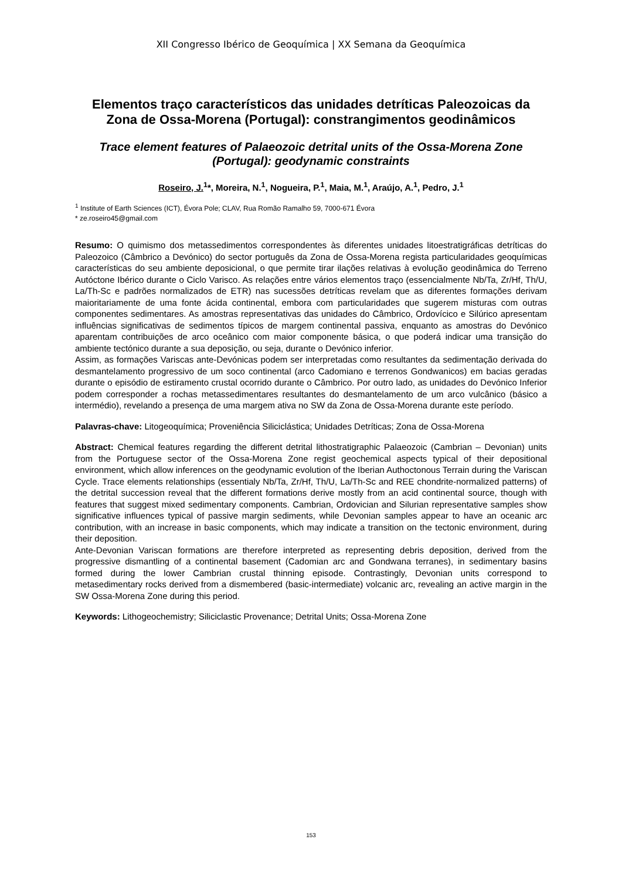XII Congresso Ibérico de Geoquímica | XX Semana da Geoquímica
Elementos traço característicos das unidades detríticas Paleozoicas da Zona de Ossa-Morena (Portugal): constrangimentos geodinâmicos
Trace element features of Palaeozoic detrital units of the Ossa-Morena Zone (Portugal): geodynamic constraints
Roseiro, J.<sup>1</sup>*, Moreira, N.<sup>1</sup>, Nogueira, P.<sup>1</sup>, Maia, M.<sup>1</sup>, Araújo, A.<sup>1</sup>, Pedro, J.<sup>1</sup>
<sup>1</sup> Institute of Earth Sciences (ICT), Évora Pole; CLAV, Rua Romão Ramalho 59, 7000-671 Évora
* ze.roseiro45@gmail.com
Resumo: O quimismo dos metassedimentos correspondentes às diferentes unidades litoestratigráficas detríticas do Paleozoico (Câmbrico a Devónico) do sector português da Zona de Ossa-Morena regista particularidades geoquímicas características do seu ambiente deposicional, o que permite tirar ilações relativas à evolução geodinâmica do Terreno Autóctone Ibérico durante o Ciclo Varisco. As relações entre vários elementos traço (essencialmente Nb/Ta, Zr/Hf, Th/U, La/Th-Sc e padrões normalizados de ETR) nas sucessões detríticas revelam que as diferentes formações derivam maioritariamente de uma fonte ácida continental, embora com particularidades que sugerem misturas com outras componentes sedimentares. As amostras representativas das unidades do Câmbrico, Ordovícico e Silúrico apresentam influências significativas de sedimentos típicos de margem continental passiva, enquanto as amostras do Devónico aparentam contribuições de arco oceânico com maior componente básica, o que poderá indicar uma transição do ambiente tectónico durante a sua deposição, ou seja, durante o Devónico inferior.
Assim, as formações Variscas ante-Devónicas podem ser interpretadas como resultantes da sedimentação derivada do desmantelamento progressivo de um soco continental (arco Cadomiano e terrenos Gondwanicos) em bacias geradas durante o episódio de estiramento crustal ocorrido durante o Câmbrico. Por outro lado, as unidades do Devónico Inferior podem corresponder a rochas metassedimentares resultantes do desmantelamento de um arco vulcânico (básico a intermédio), revelando a presença de uma margem ativa no SW da Zona de Ossa-Morena durante este período.
Palavras-chave: Litogeoquímica; Proveniência Siliciclástica; Unidades Detríticas; Zona de Ossa-Morena
Abstract: Chemical features regarding the different detrital lithostratigraphic Palaeozoic (Cambrian – Devonian) units from the Portuguese sector of the Ossa-Morena Zone regist geochemical aspects typical of their depositional environment, which allow inferences on the geodynamic evolution of the Iberian Authoctonous Terrain during the Variscan Cycle. Trace elements relationships (essentialy Nb/Ta, Zr/Hf, Th/U, La/Th-Sc and REE chondrite-normalized patterns) of the detrital succession reveal that the different formations derive mostly from an acid continental source, though with features that suggest mixed sedimentary components. Cambrian, Ordovician and Silurian representative samples show significative influences typical of passive margin sediments, while Devonian samples appear to have an oceanic arc contribution, with an increase in basic components, which may indicate a transition on the tectonic environment, during their deposition.
Ante-Devonian Variscan formations are therefore interpreted as representing debris deposition, derived from the progressive dismantling of a continental basement (Cadomian arc and Gondwana terranes), in sedimentary basins formed during the lower Cambrian crustal thinning episode. Contrastingly, Devonian units correspond to metasedimentary rocks derived from a dismembered (basic-intermediate) volcanic arc, revealing an active margin in the SW Ossa-Morena Zone during this period.
Keywords: Lithogeochemistry; Siliciclastic Provenance; Detrital Units; Ossa-Morena Zone
153